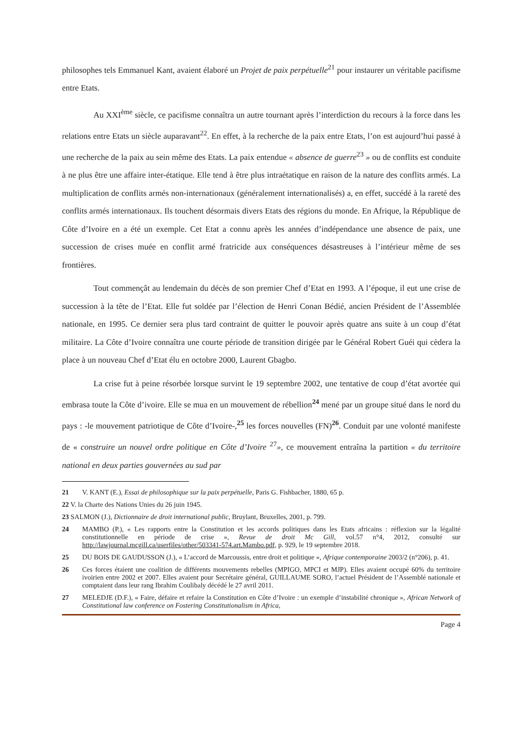philosophes tels Emmanuel Kant, avaient élaboré un Projet de paix perpétuelle<sup>21</sup> pour instaurer un véritable pacifisme entre Etats.
Au XXI<sup>ème</sup> siècle, ce pacifisme connaîtra un autre tournant après l’interdiction du recours à la force dans les relations entre Etats un siècle auparavant<sup>22</sup>. En effet, à la recherche de la paix entre Etats, l’on est aujourd’hui passé à une recherche de la paix au sein même des Etats. La paix entendue « absence de guerre<sup>23</sup> » ou de conflits est conduite à ne plus être une affaire inter-étatique. Elle tend à être plus intraétatique en raison de la nature des conflits armés. La multiplication de conflits armés non-internationaux (généralement internationalisés) a, en effet, succédé à la rareté des conflits armés internationaux. Ils touchent désormais divers Etats des régions du monde. En Afrique, la République de Côte d’Ivoire en a été un exemple. Cet Etat a connu après les années d’indépendance une absence de paix, une succession de crises muée en conflit armé fratricide aux conséquences désastreuses à l’intérieur même de ses frontières.
Tout commençât au lendemain du décès de son premier Chef d’Etat en 1993. A l’époque, il eut une crise de succession à la tête de l’Etat. Elle fut soldée par l’élection de Henri Conan Bédié, ancien Président de l’Assemblée nationale, en 1995. Ce dernier sera plus tard contraint de quitter le pouvoir après quatre ans suite à un coup d’état militaire. La Côte d’Ivoire connaîtra une courte période de transition dirigée par le Général Robert Guéi qui cèdera la place à un nouveau Chef d’Etat élu en octobre 2000, Laurent Gbagbo.
La crise fut à peine résorbée lorsque survint le 19 septembre 2002, une tentative de coup d’état avortée qui embrasa toute la Côte d’ivoire. Elle se mua en un mouvement de rébellion<sup>24</sup> mené par un groupe situé dans le nord du pays : -le mouvement patriotique de Côte d’Ivoire-,<sup>25</sup> les forces nouvelles (FN)<sup>26</sup>. Conduit par une volonté manifeste de « construire un nouvel ordre politique en Côte d’Ivoire <sup>27</sup>», ce mouvement entraîna la partition « du territoire national en deux parties gouvernées au sud par
21 V. KANT (E.), Essai de philosophique sur la paix perpétuelle, Paris G. Fishbacher, 1880, 65 p.
22 V. la Charte des Nations Unies du 26 juin 1945.
23 SALMON (J.), Dictionnaire de droit international public, Bruylant, Bruxelles, 2001, p. 799.
24 MAMBO (P.), « Les rapports entre la Constitution et les accords politiques dans les Etats africains : réflexion sur la légalité constitutionnelle en période de crise », Revue de droit Mc Gill, vol.57 n°4, 2012, consulté sur http://lawjournal.mcgill.ca/userfiles/other/503341-574.art.Mambo.pdf, p. 929, le 19 septembre 2018.
25 DU BOIS DE GAUDUSSON (J.), « L’accord de Marcoussis, entre droit et politique », Afrique contemporaine 2003/2 (n°206), p. 41.
26 Ces forces étaient une coalition de différents mouvements rebelles (MPIGO, MPCI et MJP). Elles avaient occupé 60% du territoire ivoirien entre 2002 et 2007. Elles avaient pour Secrétaire général, GUILLAUME SORO, l’actuel Président de l’Assemblé nationale et comptaient dans leur rang Ibrahim Coulibaly décédé le 27 avril 2011.
27 MELEDJE (D.F.), « Faire, défaire et refaire la Constitution en Côte d’Ivoire : un exemple d’instabilité chronique », African Network of Constitutional law conference on Fostering Constitutionalism in Africa,
Page 4